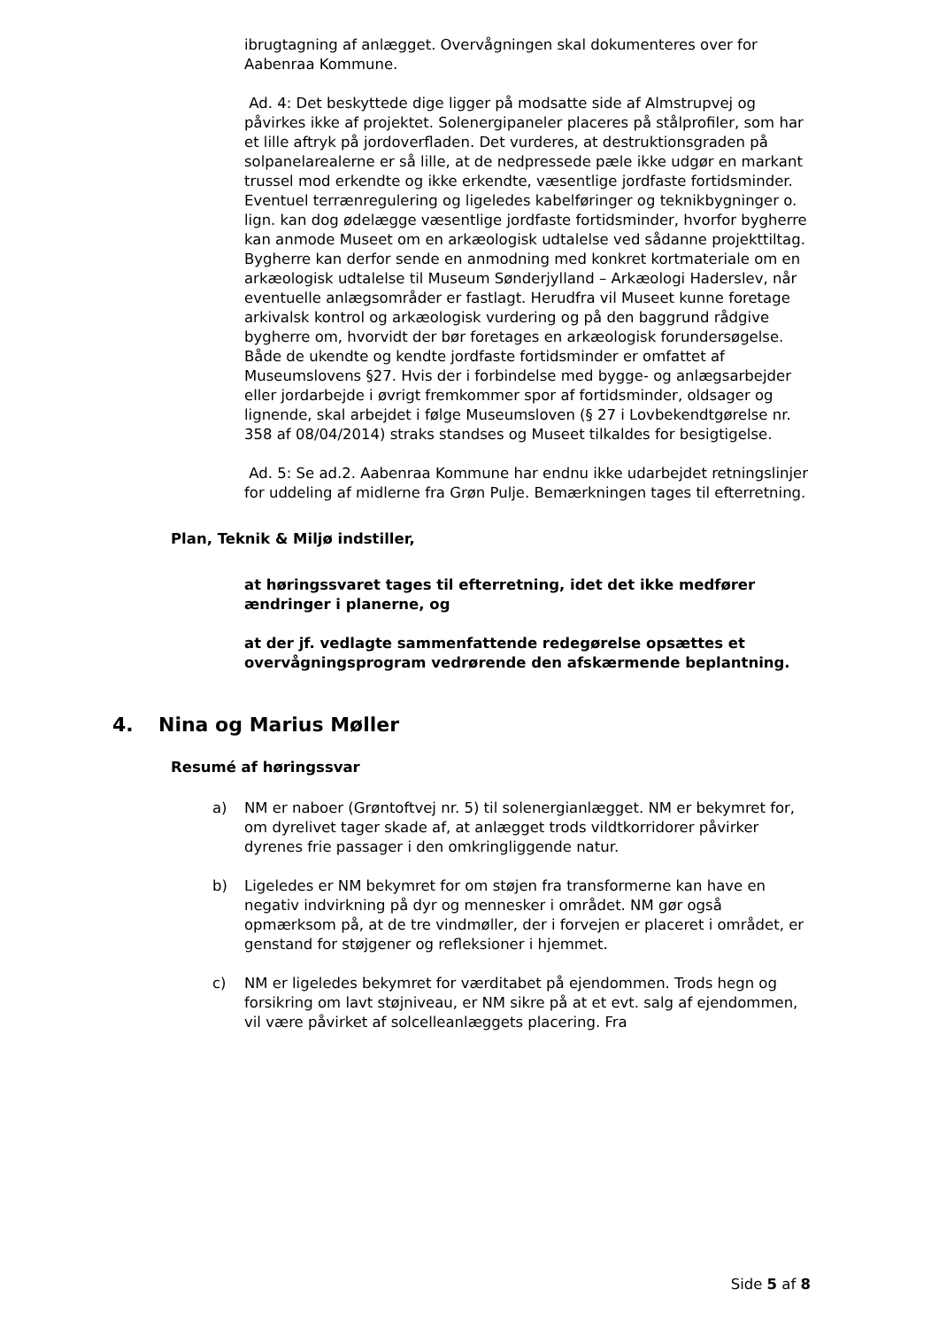ibrugtagning af anlægget. Overvågningen skal dokumenteres over for Aabenraa Kommune.
Ad. 4: Det beskyttede dige ligger på modsatte side af Almstrupvej og påvirkes ikke af projektet. Solenergipaneler placeres på stålprofiler, som har et lille aftryk på jordoverfladen. Det vurderes, at destruktionsgraden på solpanelarealerne er så lille, at de nedpressede pæle ikke udgør en markant trussel mod erkendte og ikke erkendte, væsentlige jordfaste fortidsminder. Eventuel terrænregulering og ligeledes kabelføringer og teknikbygninger o. lign. kan dog ødelægge væsentlige jordfaste fortidsminder, hvorfor bygherre kan anmode Museet om en arkæologisk udtalelse ved sådanne projekttiltag. Bygherre kan derfor sende en anmodning med konkret kortmateriale om en arkæologisk udtalelse til Museum Sønderjylland – Arkæologi Haderslev, når eventuelle anlægsområder er fastlagt. Herudfra vil Museet kunne foretage arkivalsk kontrol og arkæologisk vurdering og på den baggrund rådgive bygherre om, hvorvidt der bør foretages en arkæologisk forundersøgelse. Både de ukendte og kendte jordfaste fortidsminder er omfattet af Museumslovens §27. Hvis der i forbindelse med bygge- og anlægsarbejder eller jordarbejde i øvrigt fremkommer spor af fortidsminder, oldsager og lignende, skal arbejdet i følge Museumsloven (§ 27 i Lovbekendtgørelse nr. 358 af 08/04/2014) straks standses og Museet tilkaldes for besigtigelse.
Ad. 5: Se ad.2. Aabenraa Kommune har endnu ikke udarbejdet retningslinjer for uddeling af midlerne fra Grøn Pulje. Bemærkningen tages til efterretning.
Plan, Teknik & Miljø indstiller,
at høringssvaret tages til efterretning, idet det ikke medfører ændringer i planerne, og
at der jf. vedlagte sammenfattende redegørelse opsættes et overvågningsprogram vedrørende den afskærmende beplantning.
4. Nina og Marius Møller
Resumé af høringssvar
a) NM er naboer (Grøntoftvej nr. 5) til solenergianlægget. NM er bekymret for, om dyrelivet tager skade af, at anlægget trods vildtkorridorer påvirker dyrenes frie passager i den omkringliggende natur.
b) Ligeledes er NM bekymret for om støjen fra transformerne kan have en negativ indvirkning på dyr og mennesker i området. NM gør også opmærksom på, at de tre vindmøller, der i forvejen er placeret i området, er genstand for støjgener og refleksioner i hjemmet.
c) NM er ligeledes bekymret for værditabet på ejendommen. Trods hegn og forsikring om lavt støjniveau, er NM sikre på at et evt. salg af ejendommen, vil være påvirket af solcelleanlæggets placering. Fra
Side 5 af 8